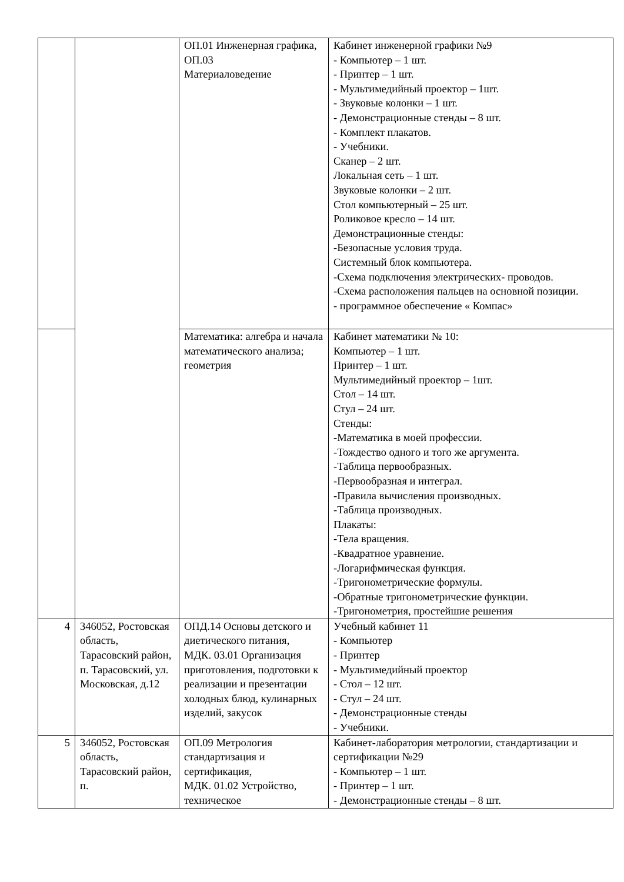| | | ОП.01 Инженерная графика, ОП.03 Материаловедение | Кабинет инженерной графики №9 - Компьютер – 1 шт. - Принтер – 1 шт. - Мультимедийный проектор – 1шт. - Звуковые колонки – 1 шт. - Демонстрационные стенды – 8 шт. - Комплект плакатов. - Учебники. Сканер – 2 шт. Локальная сеть – 1 шт. Звуковые колонки – 2 шт. Стол компьютерный – 25 шт. Роликовое кресло – 14 шт. Демонстрационные стенды: -Безопасные условия труда. Системный блок компьютера. -Схема подключения электрических- проводов. -Схема расположения пальцев на основной позиции. - программное обеспечение « Компас» |
| | | Математика: алгебра и начала математического анализа; геометрия | Кабинет математики № 10: Компьютер – 1 шт. Принтер – 1 шт. Мультимедийный проектор – 1шт. Стол – 14 шт. Стул – 24 шт. Стенды: -Математика в моей профессии. -Тождество одного и того же аргумента. -Таблица первообразных. -Первообразная и интеграл. -Правила вычисления производных. -Таблица производных. Плакаты: -Тела вращения. -Квадратное уравнение. -Логарифмическая функция. -Тригонометрические формулы. -Обратные тригонометрические функции. -Тригонометрия, простейшие решения |
| 4 | 346052, Ростовская область, Тарасовский район, п. Тарасовский, ул. Московская, д.12 | ОПД.14 Основы детского и диетического питания, МДК. 03.01 Организация приготовления, подготовки к реализации и презентации холодных блюд, кулинарных изделий, закусок | Учебный кабинет 11 - Компьютер - Принтер - Мультимедийный проектор - Стол – 12 шт. - Стул – 24 шт. - Демонстрационные стенды - Учебники. |
| 5 | 346052, Ростовская область, Тарасовский район, п. | ОП.09 Метрология стандартизация и сертификация, МДК. 01.02 Устройство, техническое | Кабинет-лаборатория метрологии, стандартизации и сертификации №29 - Компьютер – 1 шт. - Принтер – 1 шт. - Демонстрационные стенды – 8 шт. |